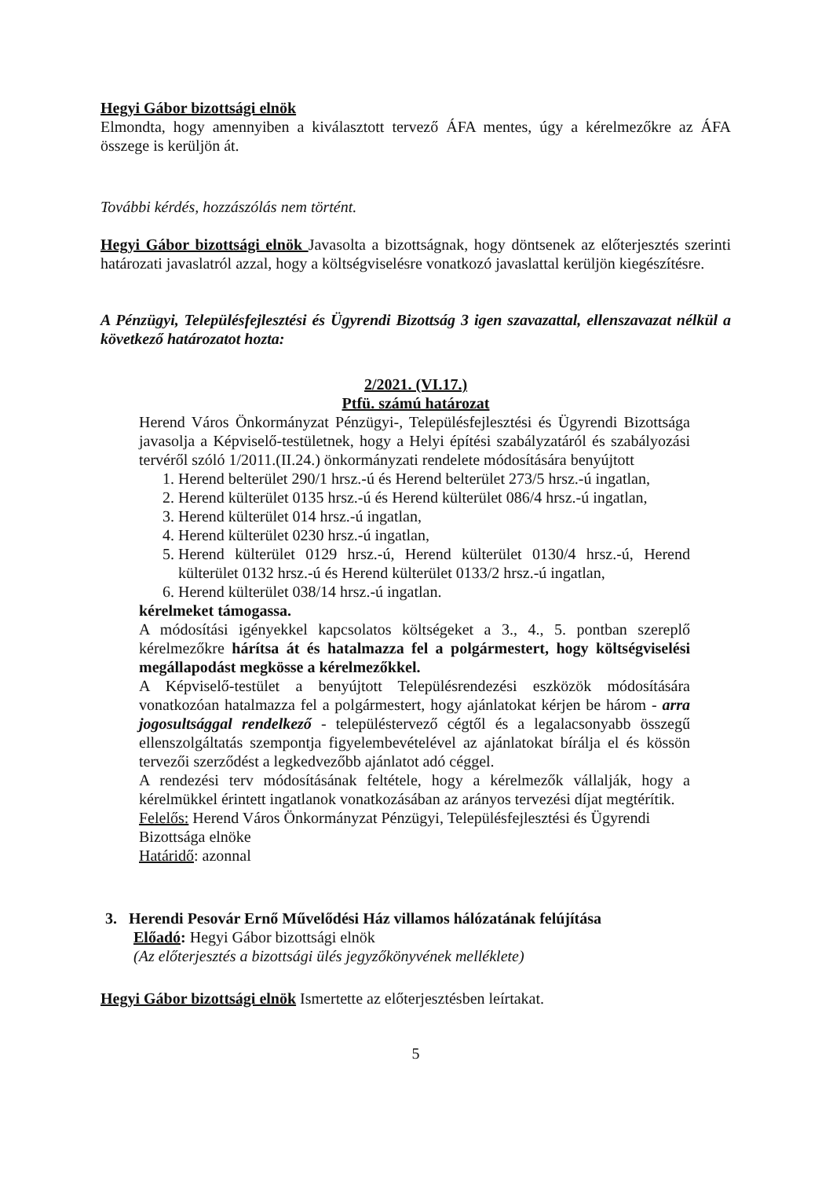Hegyi Gábor bizottsági elnök
Elmondta, hogy amennyiben a kiválasztott tervező ÁFA mentes, úgy a kérelmezőkre az ÁFA összege is kerüljön át.
További kérdés, hozzászólás nem történt.
Hegyi Gábor bizottsági elnök Javasolta a bizottságnak, hogy döntsenek az előterjesztés szerinti határozati javaslatról azzal, hogy a költségviselésre vonatkozó javaslattal kerüljön kiegészítésre.
A Pénzügyi, Településfejlesztési és Ügyrendi Bizottság 3 igen szavazattal, ellenszavazat nélkül a következő határozatot hozta:
2/2021. (VI.17.)
Ptfü. számú határozat
Herend Város Önkormányzat Pénzügyi-, Településfejlesztési és Ügyrendi Bizottsága javasolja a Képviselő-testületnek, hogy a Helyi építési szabályzatáról és szabályozási tervéről szóló 1/2011.(II.24.) önkormányzati rendelete módosítására benyújtott
1. Herend belterület 290/1 hrsz.-ú és Herend belterület 273/5 hrsz.-ú ingatlan,
2. Herend külterület 0135 hrsz.-ú és Herend külterület 086/4 hrsz.-ú ingatlan,
3. Herend külterület 014 hrsz.-ú ingatlan,
4. Herend külterület 0230 hrsz.-ú ingatlan,
5. Herend külterület 0129 hrsz.-ú, Herend külterület 0130/4 hrsz.-ú, Herend külterület 0132 hrsz.-ú és Herend külterület 0133/2 hrsz.-ú ingatlan,
6. Herend külterület 038/14 hrsz.-ú ingatlan.
kérelmeket támogassa.
A módosítási igényekkel kapcsolatos költségeket a 3., 4., 5. pontban szereplő kérelmezőkre hárítsa át és hatalmazza fel a polgármestert, hogy költségviselési megállapodást megkösse a kérelmezőkkel.
A Képviselő-testület a benyújtott Településrendezési eszközök módosítására vonatkozóan hatalmazza fel a polgármestert, hogy ajánlatokat kérjen be három - arra jogosultsággal rendelkező - településtervező cégtől és a legalacsonyabb összegű ellenszolgáltatás szempontja figyelembevételével az ajánlatokat bírálja el és kössön tervezői szerződést a legkedvezőbb ajánlatot adó céggel.
A rendezési terv módosításának feltétele, hogy a kérelmezők vállalják, hogy a kérelmükkel érintett ingatlanok vonatkozásában az arányos tervezési díjat megtérítik.
Felelős: Herend Város Önkormányzat Pénzügyi, Településfejlesztési és Ügyrendi Bizottsága elnöke
Határidő: azonnal
3. Herendi Pesovár Ernő Művelődési Ház villamos hálózatának felújítása
Előadó: Hegyi Gábor bizottsági elnök
(Az előterjesztés a bizottsági ülés jegyzőkönyvének melléklete)
Hegyi Gábor bizottsági elnök Ismertette az előterjesztésben leírtakat.
5